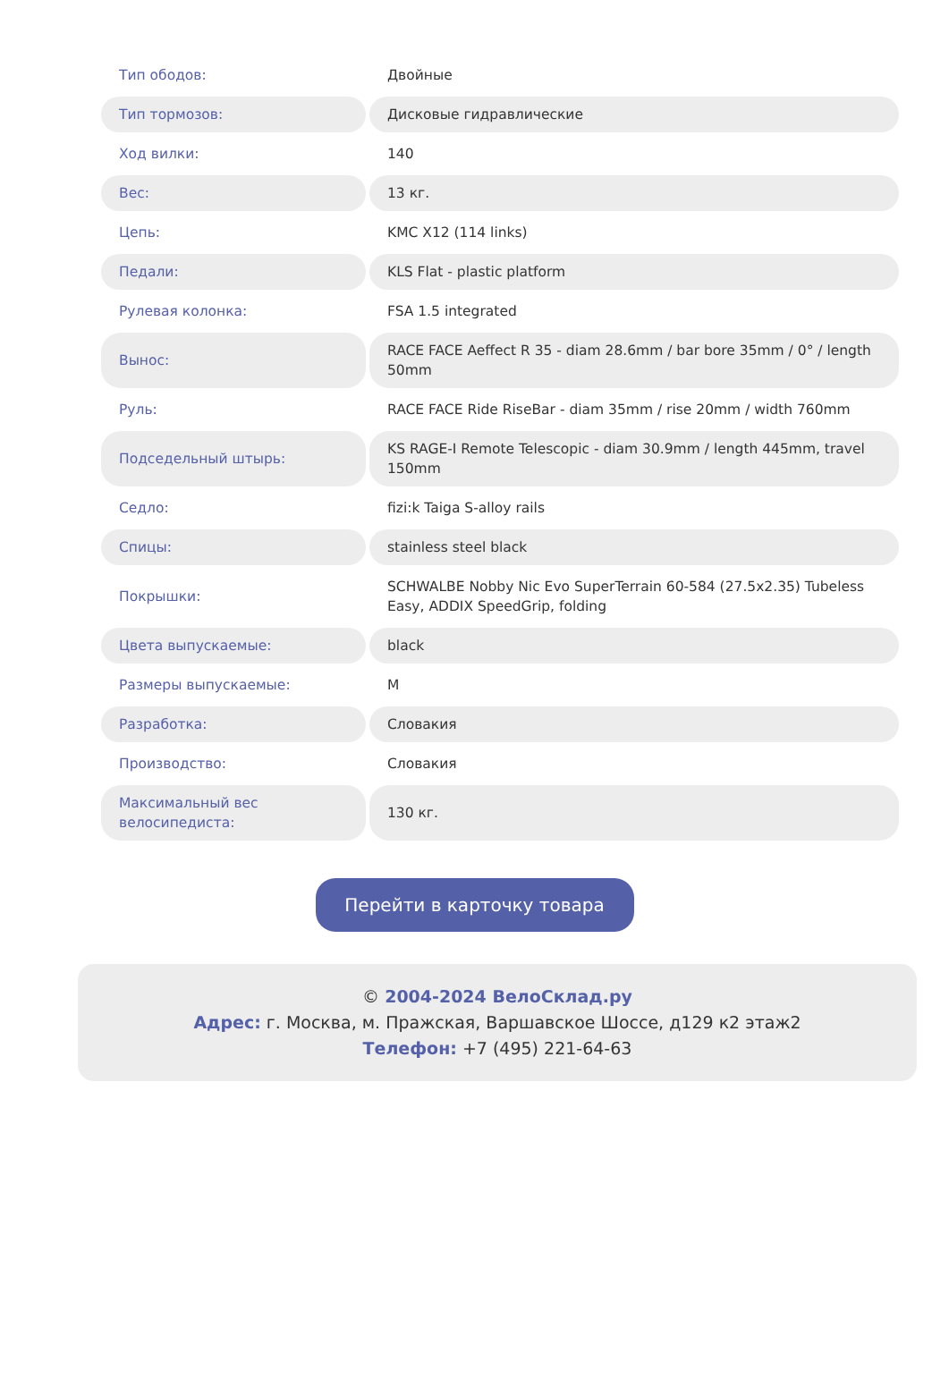| Тип ободов: | Двойные |
| Тип тормозов: | Дисковые гидравлические |
| Ход вилки: | 140 |
| Вес: | 13 кг. |
| Цепь: | KMC X12 (114 links) |
| Педали: | KLS Flat - plastic platform |
| Рулевая колонка: | FSA 1.5 integrated |
| Вынос: | RACE FACE Aeffect R 35 - diam 28.6mm / bar bore 35mm / 0° / length 50mm |
| Руль: | RACE FACE Ride RiseBar - diam 35mm / rise 20mm / width 760mm |
| Подседельный штырь: | KS RAGE-I Remote Telescopic - diam 30.9mm / length 445mm, travel 150mm |
| Седло: | fizi:k Taiga S-alloy rails |
| Спицы: | stainless steel black |
| Покрышки: | SCHWALBE Nobby Nic Evo SuperTerrain 60-584 (27.5x2.35) Tubeless Easy, ADDIX SpeedGrip, folding |
| Цвета выпускаемые: | black |
| Размеры выпускаемые: | M |
| Разработка: | Словакия |
| Производство: | Словакия |
| Максимальный вес велосипедиста: | 130 кг. |
Перейти в карточку товара
© 2004-2024 ВелоСклад.ру
Адрес: г. Москва, м. Пражская, Варшавское Шоссе, д129 к2 этаж2
Телефон: +7 (495) 221-64-63